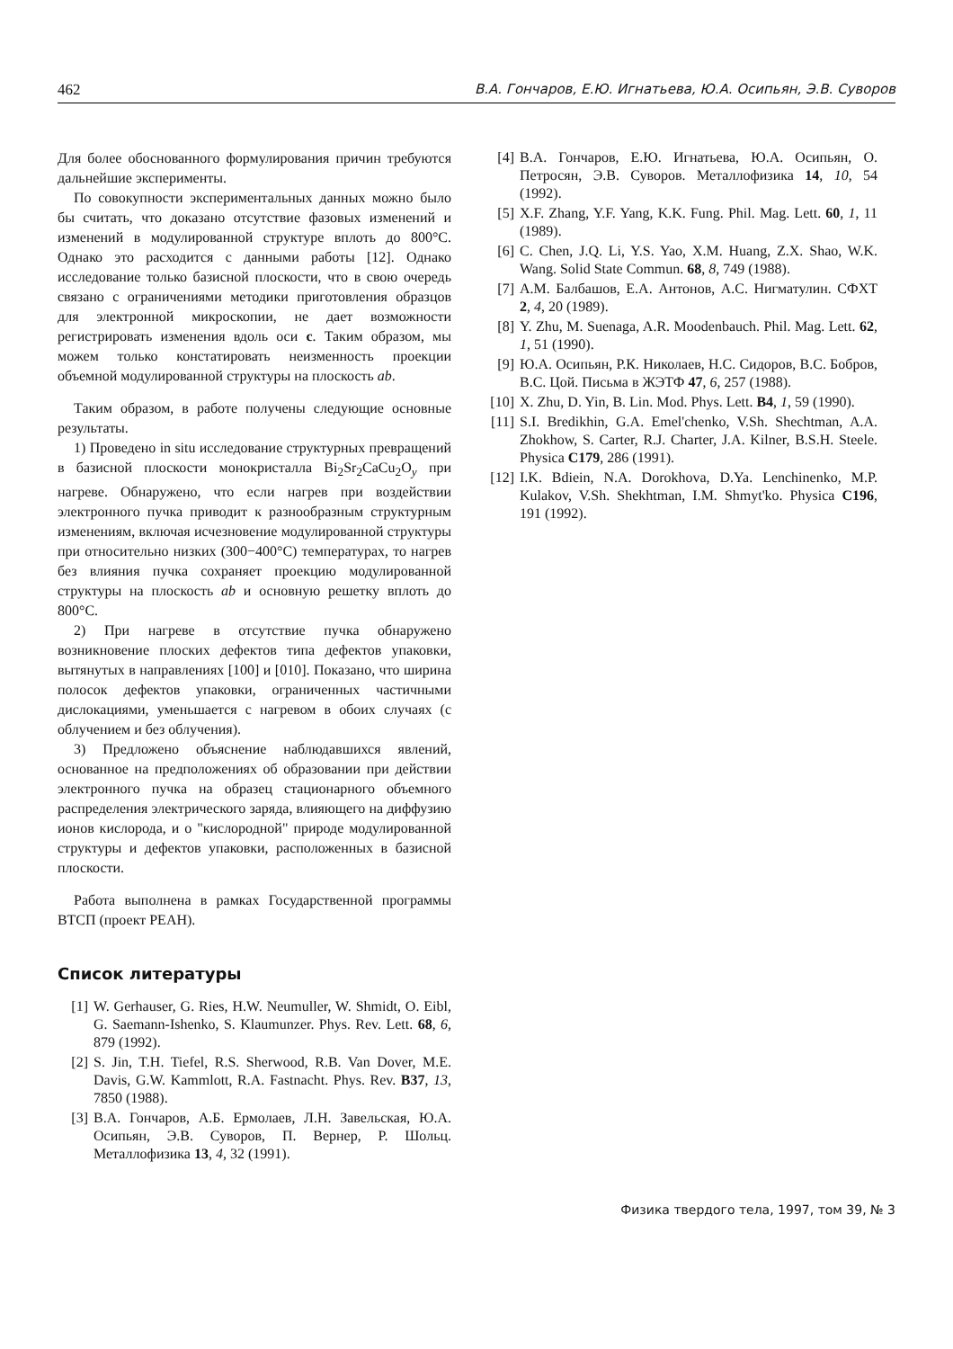462 В.А. Гончаров, Е.Ю. Игнатьева, Ю.А. Осипьян, Э.В. Суворов
Для более обоснованного формулирования причин требуются дальнейшие эксперименты.
По совокупности экспериментальных данных можно было бы считать, что доказано отсутствие фазовых изменений и изменений в модулированной структуре вплоть до 800°C. Однако это расходится с данными работы [12]. Однако исследование только базисной плоскости, что в свою очередь связано с ограничениями методики приготовления образцов для электронной микроскопии, не дает возможности регистрировать изменения вдоль оси c. Таким образом, мы можем только констатировать неизменность проекции объемной модулированной структуры на плоскость ab.
Таким образом, в работе получены следующие основные результаты.
1) Проведено in situ исследование структурных превращений в базисной плоскости монокристалла Bi<sub>2</sub>Sr<sub>2</sub>CaCu<sub>2</sub>O<sub>y</sub> при нагреве. Обнаружено, что если нагрев при воздействии электронного пучка приводит к разнообразным структурным изменениям, включая исчезновение модулированной структуры при относительно низких (300−400°C) температурах, то нагрев без влияния пучка сохраняет проекцию модулированной структуры на плоскость ab и основную решетку вплоть до 800°C.
2) При нагреве в отсутствие пучка обнаружено возникновение плоских дефектов типа дефектов упаковки, вытянутых в направлениях [100] и [010]. Показано, что ширина полосок дефектов упаковки, ограниченных частичными дислокациями, уменьшается с нагревом в обоих случаях (с облучением и без облучения).
3) Предложено объяснение наблюдавшихся явлений, основанное на предположениях об образовании при действии электронного пучка на образец стационарного объемного распределения электрического заряда, влияющего на диффузию ионов кислорода, и о "кислородной" природе модулированной структуры и дефектов упаковки, расположенных в базисной плоскости.
Работа выполнена в рамках Государственной программы ВТСП (проект РЕАН).
Список литературы
[1] W. Gerhauser, G. Ries, H.W. Neumuller, W. Shmidt, O. Eibl, G. Saemann-Ishenko, S. Klaumunzer. Phys. Rev. Lett. 68, 6, 879 (1992).
[2] S. Jin, T.H. Tiefel, R.S. Sherwood, R.B. Van Dover, M.E. Davis, G.W. Kammlott, R.A. Fastnacht. Phys. Rev. B37, 13, 7850 (1988).
[3] В.А. Гончаров, А.Б. Ермолаев, Л.Н. Завельская, Ю.А. Осипьян, Э.В. Суворов, П. Вернер, Р. Шольц. Металлофизика 13, 4, 32 (1991).
[4] В.А. Гончаров, Е.Ю. Игнатьева, Ю.А. Осипьян, О. Петросян, Э.В. Суворов. Металлофизика 14, 10, 54 (1992).
[5] X.F. Zhang, Y.F. Yang, K.K. Fung. Phil. Mag. Lett. 60, 1, 11 (1989).
[6] C. Chen, J.Q. Li, Y.S. Yao, X.M. Huang, Z.X. Shao, W.K. Wang. Solid State Commun. 68, 8, 749 (1988).
[7] А.М. Балбашов, Е.А. Антонов, А.С. Нигматулин. СФХТ 2, 4, 20 (1989).
[8] Y. Zhu, M. Suenaga, A.R. Moodenbauch. Phil. Mag. Lett. 62, 1, 51 (1990).
[9] Ю.А. Осипьян, Р.К. Николаев, Н.С. Сидоров, В.С. Бобров, В.С. Цой. Письма в ЖЭТФ 47, 6, 257 (1988).
[10] X. Zhu, D. Yin, B. Lin. Mod. Phys. Lett. B4, 1, 59 (1990).
[11] S.I. Bredikhin, G.A. Emel'chenko, V.Sh. Shechtman, A.A. Zhokhow, S. Carter, R.J. Charter, J.A. Kilner, B.S.H. Steele. Physica C179, 286 (1991).
[12] I.K. Bdiein, N.A. Dorokhova, D.Ya. Lenchinenko, M.P. Kulakov, V.Sh. Shekhtman, I.M. Shmyt'ko. Physica C196, 191 (1992).
Физика твердого тела, 1997, том 39, № 3